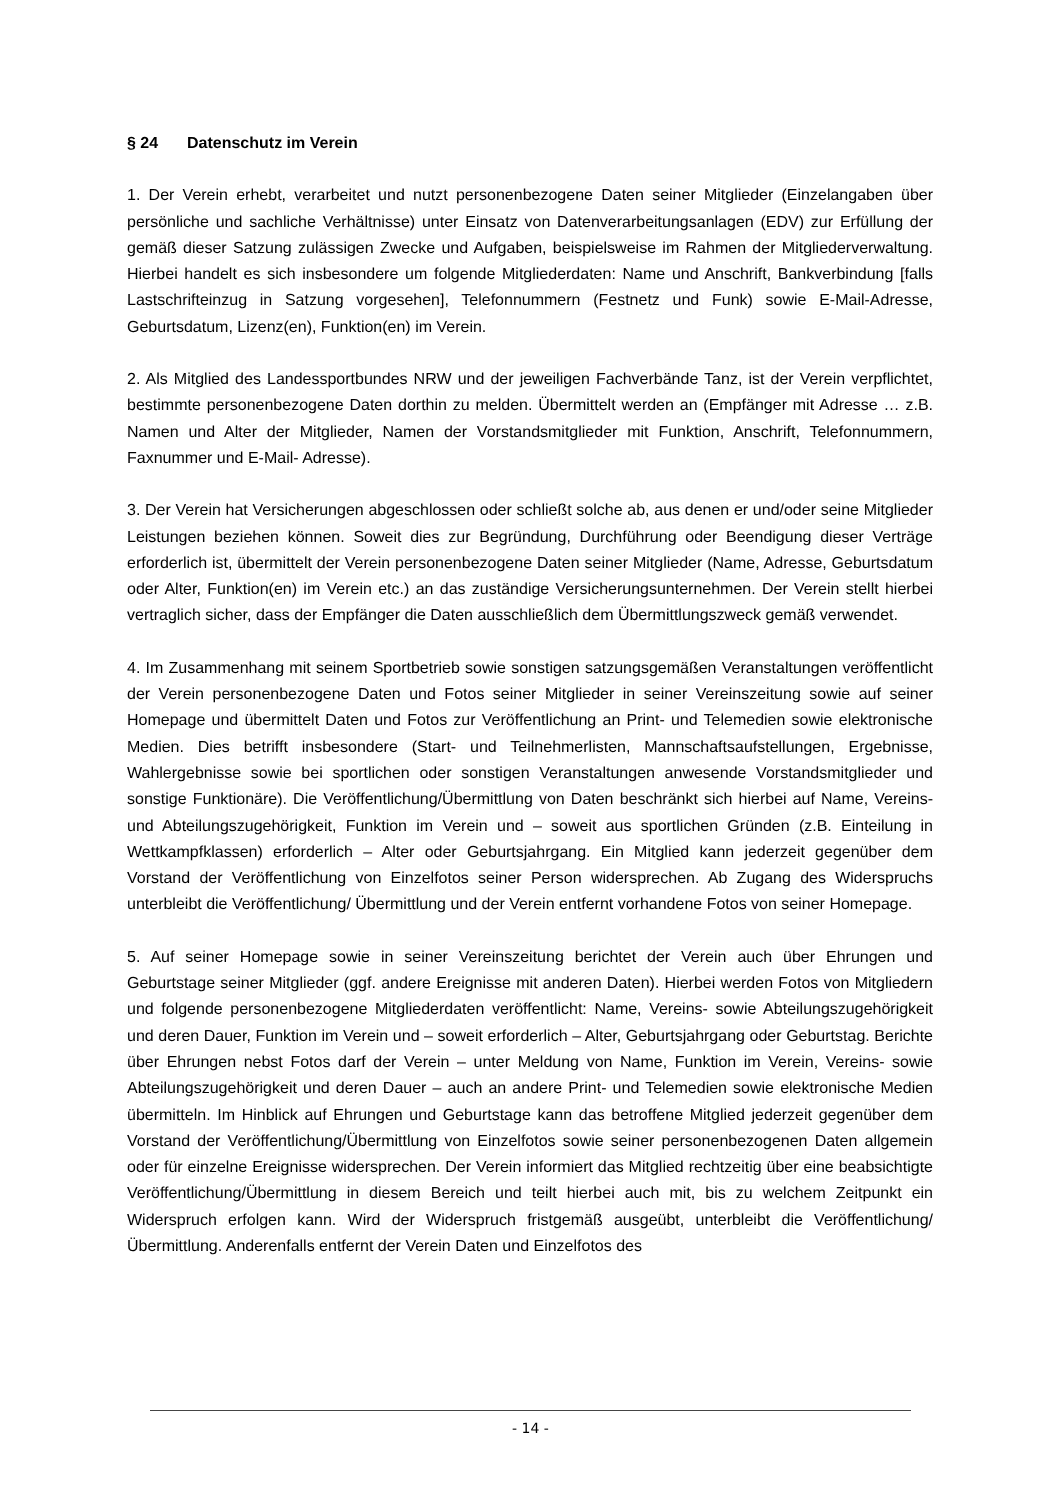§ 24 Datenschutz im Verein
1. Der Verein erhebt, verarbeitet und nutzt personenbezogene Daten seiner Mitglieder (Einzelangaben über persönliche und sachliche Verhältnisse) unter Einsatz von Datenverarbeitungsanlagen (EDV) zur Erfüllung der gemäß dieser Satzung zulässigen Zwecke und Aufgaben, beispielsweise im Rahmen der Mitgliederverwaltung. Hierbei handelt es sich insbesondere um folgende Mitgliederdaten: Name und Anschrift, Bankverbindung [falls Lastschrifteinzug in Satzung vorgesehen], Telefonnummern (Festnetz und Funk) sowie E-Mail-Adresse, Geburtsdatum, Lizenz(en), Funktion(en) im Verein.
2. Als Mitglied des Landessportbundes NRW und der jeweiligen Fachverbände Tanz, ist der Verein verpflichtet, bestimmte personenbezogene Daten dorthin zu melden. Übermittelt werden an (Empfänger mit Adresse … z.B. Namen und Alter der Mitglieder, Namen der Vorstandsmitglieder mit Funktion, Anschrift, Telefonnummern, Faxnummer und E-Mail- Adresse).
3. Der Verein hat Versicherungen abgeschlossen oder schließt solche ab, aus denen er und/oder seine Mitglieder Leistungen beziehen können. Soweit dies zur Begründung, Durchführung oder Beendigung dieser Verträge erforderlich ist, übermittelt der Verein personenbezogene Daten seiner Mitglieder (Name, Adresse, Geburtsdatum oder Alter, Funktion(en) im Verein etc.) an das zuständige Versicherungsunternehmen. Der Verein stellt hierbei vertraglich sicher, dass der Empfänger die Daten ausschließlich dem Übermittlungszweck gemäß verwendet.
4. Im Zusammenhang mit seinem Sportbetrieb sowie sonstigen satzungsgemäßen Veranstaltungen veröffentlicht der Verein personenbezogene Daten und Fotos seiner Mitglieder in seiner Vereinszeitung sowie auf seiner Homepage und übermittelt Daten und Fotos zur Veröffentlichung an Print- und Telemedien sowie elektronische Medien. Dies betrifft insbesondere (Start- und Teilnehmerlisten, Mannschaftsaufstellungen, Ergebnisse, Wahlergebnisse sowie bei sportlichen oder sonstigen Veranstaltungen anwesende Vorstandsmitglieder und sonstige Funktionäre). Die Veröffentlichung/Übermittlung von Daten beschränkt sich hierbei auf Name, Vereins- und Abteilungszugehörigkeit, Funktion im Verein und – soweit aus sportlichen Gründen (z.B. Einteilung in Wettkampfklassen) erforderlich – Alter oder Geburtsjahrgang. Ein Mitglied kann jederzeit gegenüber dem Vorstand der Veröffentlichung von Einzelfotos seiner Person widersprechen. Ab Zugang des Widerspruchs unterbleibt die Veröffentlichung/ Übermittlung und der Verein entfernt vorhandene Fotos von seiner Homepage.
5. Auf seiner Homepage sowie in seiner Vereinszeitung berichtet der Verein auch über Ehrungen und Geburtstage seiner Mitglieder (ggf. andere Ereignisse mit anderen Daten). Hierbei werden Fotos von Mitgliedern und folgende personenbezogene Mitgliederdaten veröffentlicht: Name, Vereins- sowie Abteilungszugehörigkeit und deren Dauer, Funktion im Verein und – soweit erforderlich – Alter, Geburtsjahrgang oder Geburtstag. Berichte über Ehrungen nebst Fotos darf der Verein – unter Meldung von Name, Funktion im Verein, Vereins- sowie Abteilungszugehörigkeit und deren Dauer – auch an andere Print- und Telemedien sowie elektronische Medien übermitteln. Im Hinblick auf Ehrungen und Geburtstage kann das betroffene Mitglied jederzeit gegenüber dem Vorstand der Veröffentlichung/Übermittlung von Einzelfotos sowie seiner personenbezogenen Daten allgemein oder für einzelne Ereignisse widersprechen. Der Verein informiert das Mitglied rechtzeitig über eine beabsichtigte Veröffentlichung/Übermittlung in diesem Bereich und teilt hierbei auch mit, bis zu welchem Zeitpunkt ein Widerspruch erfolgen kann. Wird der Widerspruch fristgemäß ausgeübt, unterbleibt die Veröffentlichung/Übermittlung. Anderenfalls entfernt der Verein Daten und Einzelfotos des
- 14 -